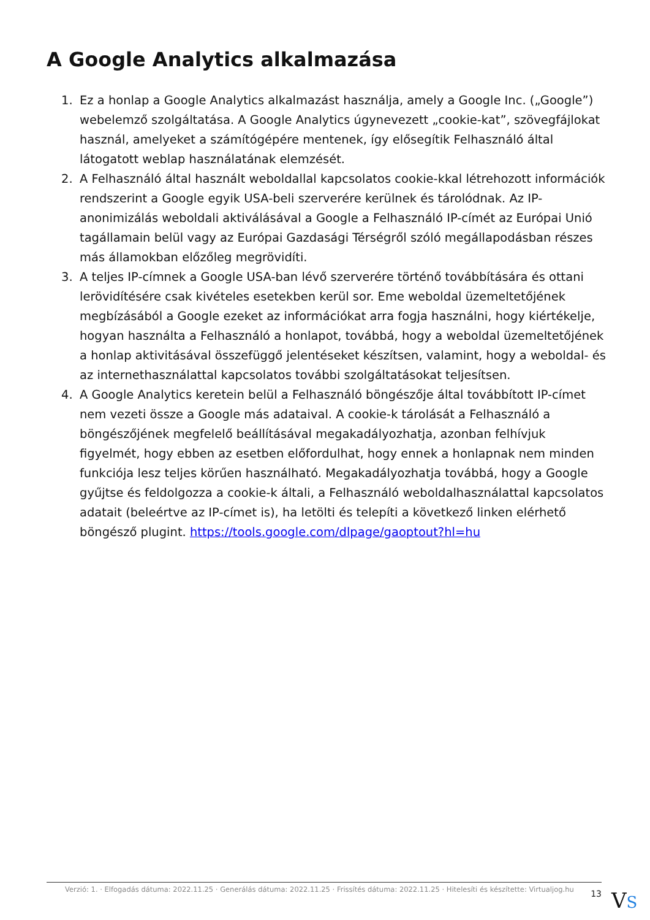A Google Analytics alkalmazása
1. Ez a honlap a Google Analytics alkalmazást használja, amely a Google Inc. („Google”) webelemző szolgáltatása. A Google Analytics úgynevezett „cookie-kat”, szövegfájlokat használ, amelyeket a számítógépére mentenek, így elősegítik Felhasználó által látogatott weblap használatának elemzését.
2. A Felhasználó által használt weboldallal kapcsolatos cookie-kkal létrehozott információk rendszerint a Google egyik USA-beli szerverére kerülnek és tárolódnak. Az IP-anonimizálás weboldali aktiválásával a Google a Felhasználó IP-címét az Európai Unió tagállamain belül vagy az Európai Gazdasági Térségről szóló megállapodásban részes más államokban előzőleg megrövidíti.
3. A teljes IP-címnek a Google USA-ban lévő szerverére történő továbbítására és ottani lerövidítésére csak kivételes esetekben kerül sor. Eme weboldal üzemeltetőjének megbízásából a Google ezeket az információkat arra fogja használni, hogy kiértékelje, hogyan használta a Felhasználó a honlapot, továbbá, hogy a weboldal üzemeltetőjének a honlap aktivitásával összefüggő jelentéseket készítsen, valamint, hogy a weboldal- és az internethasználattal kapcsolatos további szolgáltatásokat teljesítsen.
4. A Google Analytics keretein belül a Felhasználó böngészője által továbbított IP-címet nem vezeti össze a Google más adataival. A cookie-k tárolását a Felhasználó a böngészőjének megfelelő beállításával megakadályozhatja, azonban felhívjuk figyelmét, hogy ebben az esetben előfordulhat, hogy ennek a honlapnak nem minden funkciója lesz teljes körűen használható. Megakadályozhatja továbbá, hogy a Google gyűjtse és feldolgozza a cookie-k általi, a Felhasználó weboldalhasználattal kapcsolatos adatait (beleértve az IP-címet is), ha letölti és telepíti a következő linken elérhető böngésző plugint. https://tools.google.com/dlpage/gaoptout?hl=hu
Verzió: 1. · Elfogadás dátuma: 2022.11.25 · Generálás dátuma: 2022.11.25 · Frissítés dátuma: 2022.11.25 · Hitelesíti és készítette: Virtualjog.hu
13
VS